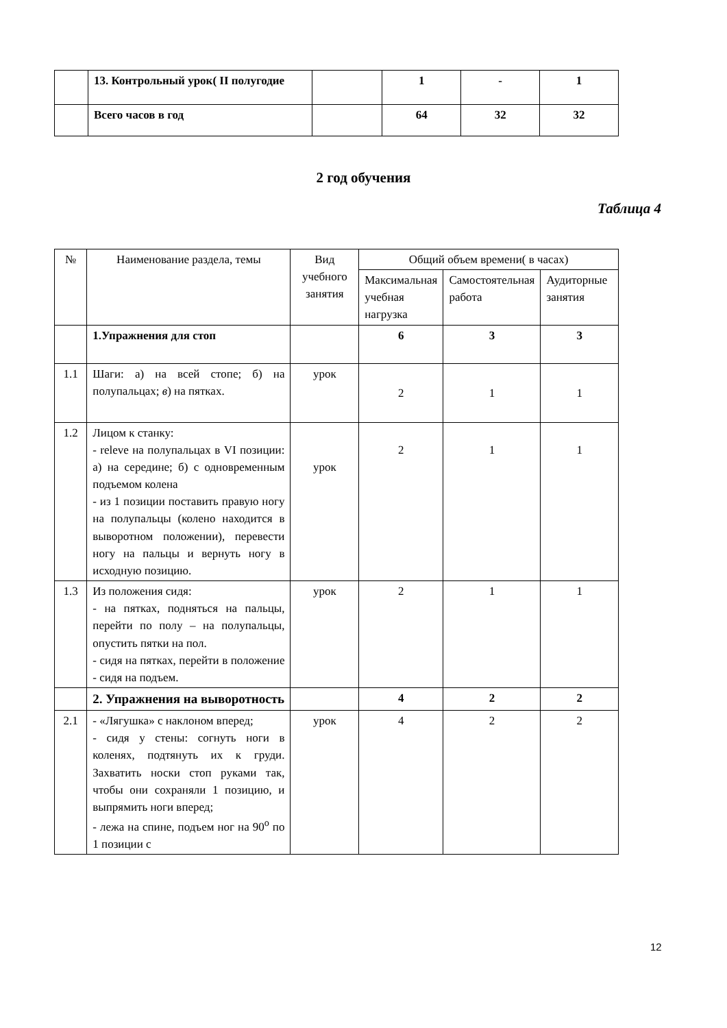| | 13. Контрольный урок( II полугодие | | 1 | - | 1 |
| | Всего часов в год | | 64 | 32 | 32 |
2 год обучения
Таблица 4
| № | Наименование раздела, темы | Вид учебного занятия | Общий объем времени( в часах) | | |
| --- | --- | --- | --- | --- | --- |
| | | | Максимальная учебная нагрузка | Самостоятельная работа | Аудиторные занятия |
| | 1.Упражнения для стоп | | 6 | 3 | 3 |
| 1.1 | Шаги: а) на всей стопе; б) на полупальцах; в ) на пятках. | урок | 2 | 1 | 1 |
| 1.2 | Лицом к станку: - releve на полупальцах в VI позиции: а) на середине; б) с одновременным подъемом колена - из 1 позиции поставить правую ногу на полупальцы (колено находится в выворотном положении), перевести ногу на пальцы и вернуть ногу в исходную позицию. | урок | 2 | 1 | 1 |
| 1.3 | Из положения сидя: - на пятках, подняться на пальцы, перейти по полу – на полупальцы, опустить пятки на пол. - сидя на пятках, перейти в положение - сидя на подъем. | урок | 2 | 1 | 1 |
| | 2. Упражнения на выворотность | | 4 | 2 | 2 |
| 2.1 | - «Лягушка» с наклоном вперед; - сидя у стены: согнуть ноги в коленях, подтянуть их к груди. Захватить носки стоп руками так, чтобы они сохраняли 1 позицию, и выпрямить ноги вперед; - лежа на спине, подъем ног на 90<sup>о</sup> по 1 позиции с | урок | 4 | 2 | 2 |
12